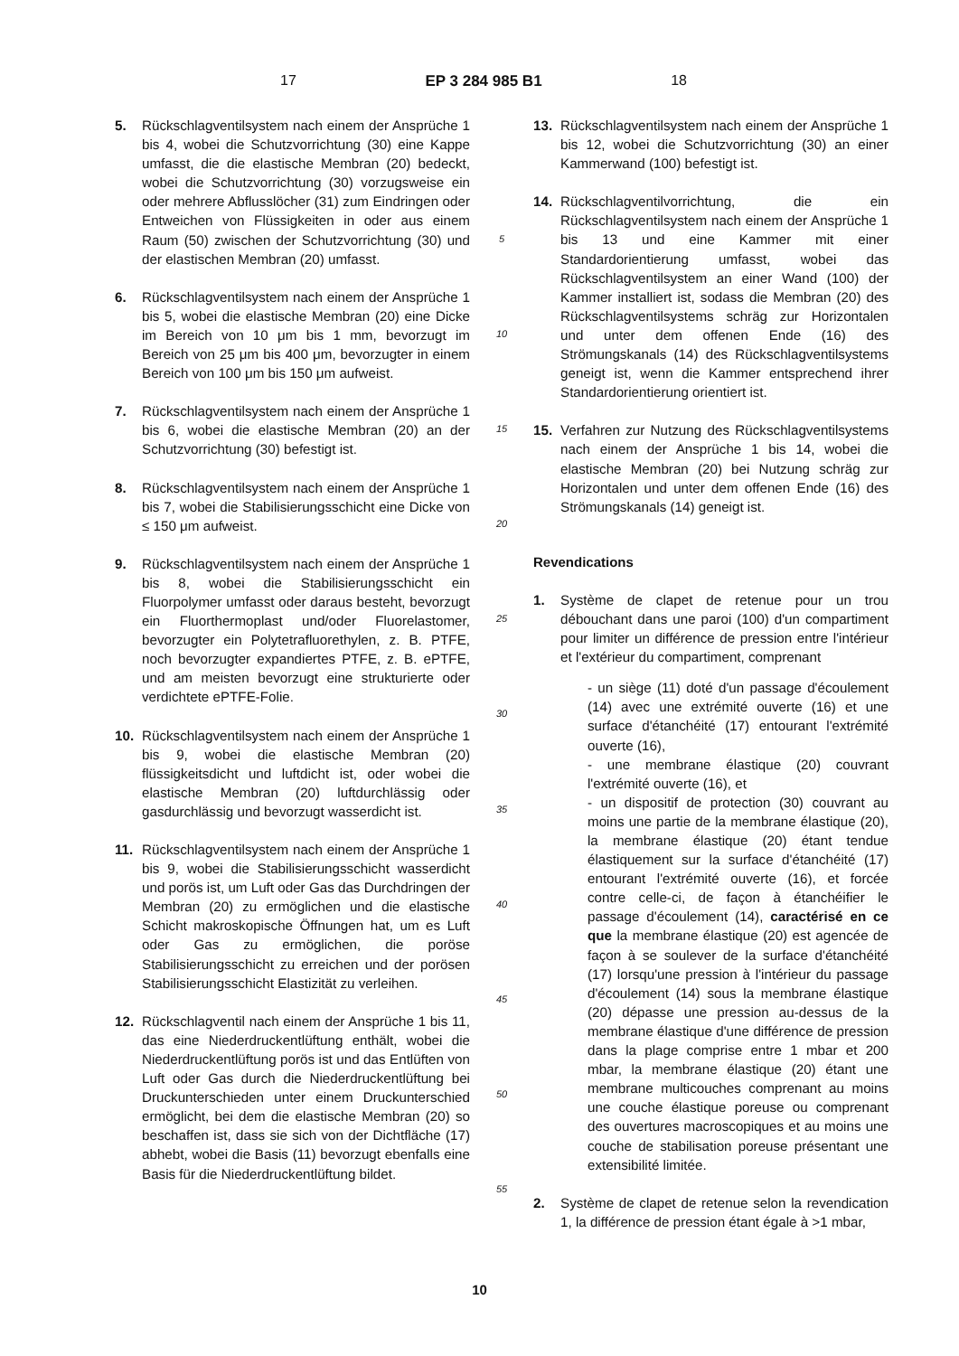17 EP 3 284 985 B1 18
5. Rückschlagventilsystem nach einem der Ansprüche 1 bis 4, wobei die Schutzvorrichtung (30) eine Kappe umfasst, die die elastische Membran (20) bedeckt, wobei die Schutzvorrichtung (30) vorzugsweise ein oder mehrere Abflusslöcher (31) zum Eindringen oder Entweichen von Flüssigkeiten in oder aus einem Raum (50) zwischen der Schutzvorrichtung (30) und der elastischen Membran (20) umfasst.
6. Rückschlagventilsystem nach einem der Ansprüche 1 bis 5, wobei die elastische Membran (20) eine Dicke im Bereich von 10 μm bis 1 mm, bevorzugt im Bereich von 25 μm bis 400 μm, bevorzugter in einem Bereich von 100 μm bis 150 μm aufweist.
7. Rückschlagventilsystem nach einem der Ansprüche 1 bis 6, wobei die elastische Membran (20) an der Schutzvorrichtung (30) befestigt ist.
8. Rückschlagventilsystem nach einem der Ansprüche 1 bis 7, wobei die Stabilisierungsschicht eine Dicke von ≤ 150 μm aufweist.
9. Rückschlagventilsystem nach einem der Ansprüche 1 bis 8, wobei die Stabilisierungsschicht ein Fluorpolymer umfasst oder daraus besteht, bevorzugt ein Fluorthermoplast und/oder Fluorelastomer, bevorzugter ein Polytetrafluorethylen, z. B. PTFE, noch bevorzugter expandiertes PTFE, z. B. ePTFE, und am meisten bevorzugt eine strukturierte oder verdichtete ePTFE-Folie.
10. Rückschlagventilsystem nach einem der Ansprüche 1 bis 9, wobei die elastische Membran (20) flüssigkeitsdicht und luftdicht ist, oder wobei die elastische Membran (20) luftdurchlässig oder gasdurchlässig und bevorzugt wasserdicht ist.
11. Rückschlagventilsystem nach einem der Ansprüche 1 bis 9, wobei die Stabilisierungsschicht wasserdicht und porös ist, um Luft oder Gas das Durchdringen der Membran (20) zu ermöglichen und die elastische Schicht makroskopische Öffnungen hat, um es Luft oder Gas zu ermöglichen, die poröse Stabilisierungsschicht zu erreichen und der porösen Stabilisierungsschicht Elastizität zu verleihen.
12. Rückschlagventil nach einem der Ansprüche 1 bis 11, das eine Niederdruckentlüftung enthält, wobei die Niederdruckentlüftung porös ist und das Entlüften von Luft oder Gas durch die Niederdruckentlüftung bei Druckunterschieden unter einem Druckunterschied ermöglicht, bei dem die elastische Membran (20) so beschaffen ist, dass sie sich von der Dichtfläche (17) abhebt, wobei die Basis (11) bevorzugt ebenfalls eine Basis für die Niederdruckentlüftung bildet.
5
10
15
20
25
30
35
40
45
50
55
13. Rückschlagventilsystem nach einem der Ansprüche 1 bis 12, wobei die Schutzvorrichtung (30) an einer Kammerwand (100) befestigt ist.
14. Rückschlagventilvorrichtung, die ein Rückschlagventilsystem nach einem der Ansprüche 1 bis 13 und eine Kammer mit einer Standardorientierung umfasst, wobei das Rückschlagventilsystem an einer Wand (100) der Kammer installiert ist, sodass die Membran (20) des Rückschlagventilsystems schräg zur Horizontalen und unter dem offenen Ende (16) des Strömungskanals (14) des Rückschlagventilsystems geneigt ist, wenn die Kammer entsprechend ihrer Standardorientierung orientiert ist.
15. Verfahren zur Nutzung des Rückschlagventilsystems nach einem der Ansprüche 1 bis 14, wobei die elastische Membran (20) bei Nutzung schräg zur Horizontalen und unter dem offenen Ende (16) des Strömungskanals (14) geneigt ist.
Revendications
1. Système de clapet de retenue pour un trou débouchant dans une paroi (100) d'un compartiment pour limiter un différence de pression entre l'intérieur et l'extérieur du compartiment, comprenant
- un siège (11) doté d'un passage d'écoulement (14) avec une extrémité ouverte (16) et une surface d'étanchéité (17) entourant l'extrémité ouverte (16),
- une membrane élastique (20) couvrant l'extrémité ouverte (16), et
- un dispositif de protection (30) couvrant au moins une partie de la membrane élastique (20), la membrane élastique (20) étant tendue élastiquement sur la surface d'étanchéité (17) entourant l'extrémité ouverte (16), et forcée contre celle-ci, de façon à étanchéifier le passage d'écoulement (14), caractérisé en ce que la membrane élastique (20) est agencée de façon à se soulever de la surface d'étanchéité (17) lorsqu'une pression à l'intérieur du passage d'écoulement (14) sous la membrane élastique (20) dépasse une pression au-dessus de la membrane élastique d'une différence de pression dans la plage comprise entre 1 mbar et 200 mbar, la membrane élastique (20) étant une membrane multicouches comprenant au moins une couche élastique poreuse ou comprenant des ouvertures macroscopiques et au moins une couche de stabilisation poreuse présentant une extensibilité limitée.
2. Système de clapet de retenue selon la revendication 1, la différence de pression étant égale à >1 mbar,
10